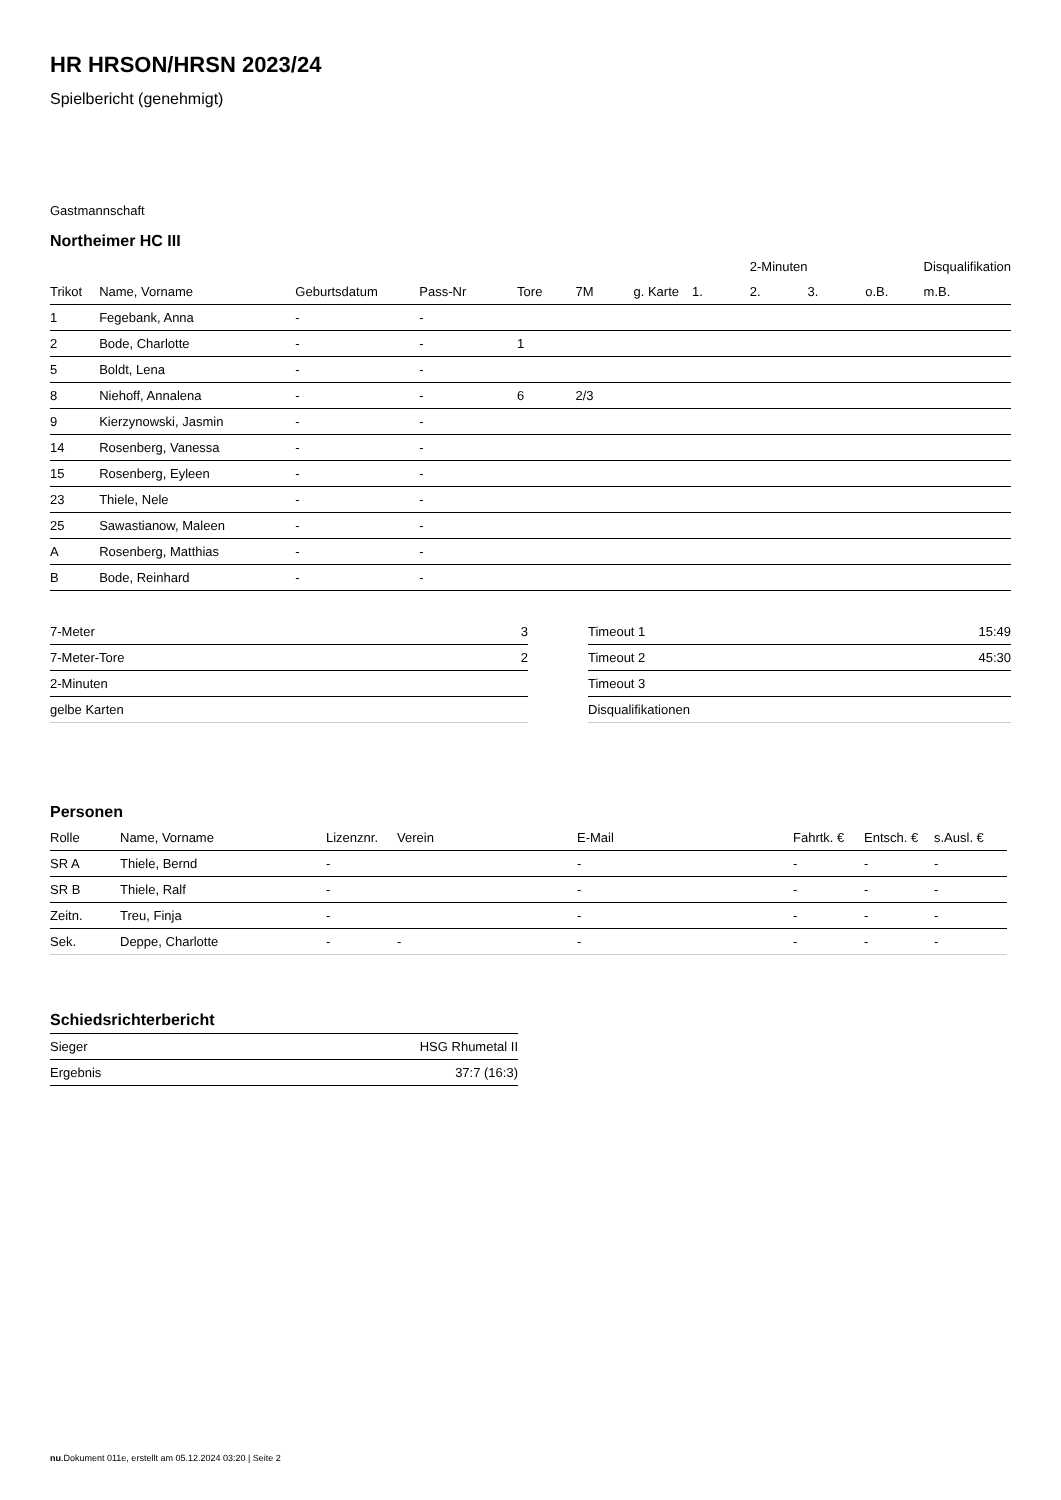HR HRSON/HRSN 2023/24
Spielbericht (genehmigt)
Gastmannschaft
Northeimer HC III
| | | | | | | | | 2-Minuten | | | Disqualifikation |
| --- | --- | --- | --- | --- | --- | --- | --- | --- | --- | --- | --- |
| Trikot | Name, Vorname | Geburtsdatum | Pass-Nr | Tore | 7M | g. Karte | 1. | 2. | 3. | o.B. | m.B. |
| 1 | Fegebank, Anna | - | - | | | | | | | | |
| 2 | Bode, Charlotte | - | - | 1 | | | | | | | |
| 5 | Boldt, Lena | - | - | | | | | | | | |
| 8 | Niehoff, Annalena | - | - | 6 | 2/3 | | | | | | |
| 9 | Kierzynowski, Jasmin | - | - | | | | | | | | |
| 14 | Rosenberg, Vanessa | - | - | | | | | | | | |
| 15 | Rosenberg, Eyleen | - | - | | | | | | | | |
| 23 | Thiele, Nele | - | - | | | | | | | | |
| 25 | Sawastianow, Maleen | - | - | | | | | | | | |
| A | Rosenberg, Matthias | - | - | | | | | | | | |
| B | Bode, Reinhard | - | - | | | | | | | | |
| 7-Meter | 3 |
| 7-Meter-Tore | 2 |
| 2-Minuten | |
| gelbe Karten | |
| Timeout 1 | 15:49 |
| Timeout 2 | 45:30 |
| Timeout 3 | |
| Disqualifikationen | |
Personen
| Rolle | Name, Vorname | Lizenznr. | Verein | E-Mail | Fahrtk. € | Entsch. € | s.Ausl. € |
| --- | --- | --- | --- | --- | --- | --- | --- |
| SR A | Thiele, Bernd | - | | - | - | - | - |
| SR B | Thiele, Ralf | - | | - | - | - | - |
| Zeitn. | Treu, Finja | - | | - | - | - | - |
| Sek. | Deppe, Charlotte | - | - | - | - | - | - |
Schiedsrichterbericht
| Sieger | HSG Rhumetal II |
| Ergebnis | 37:7 (16:3) |
nu.Dokument 011e, erstellt am 05.12.2024 03:20 | Seite 2